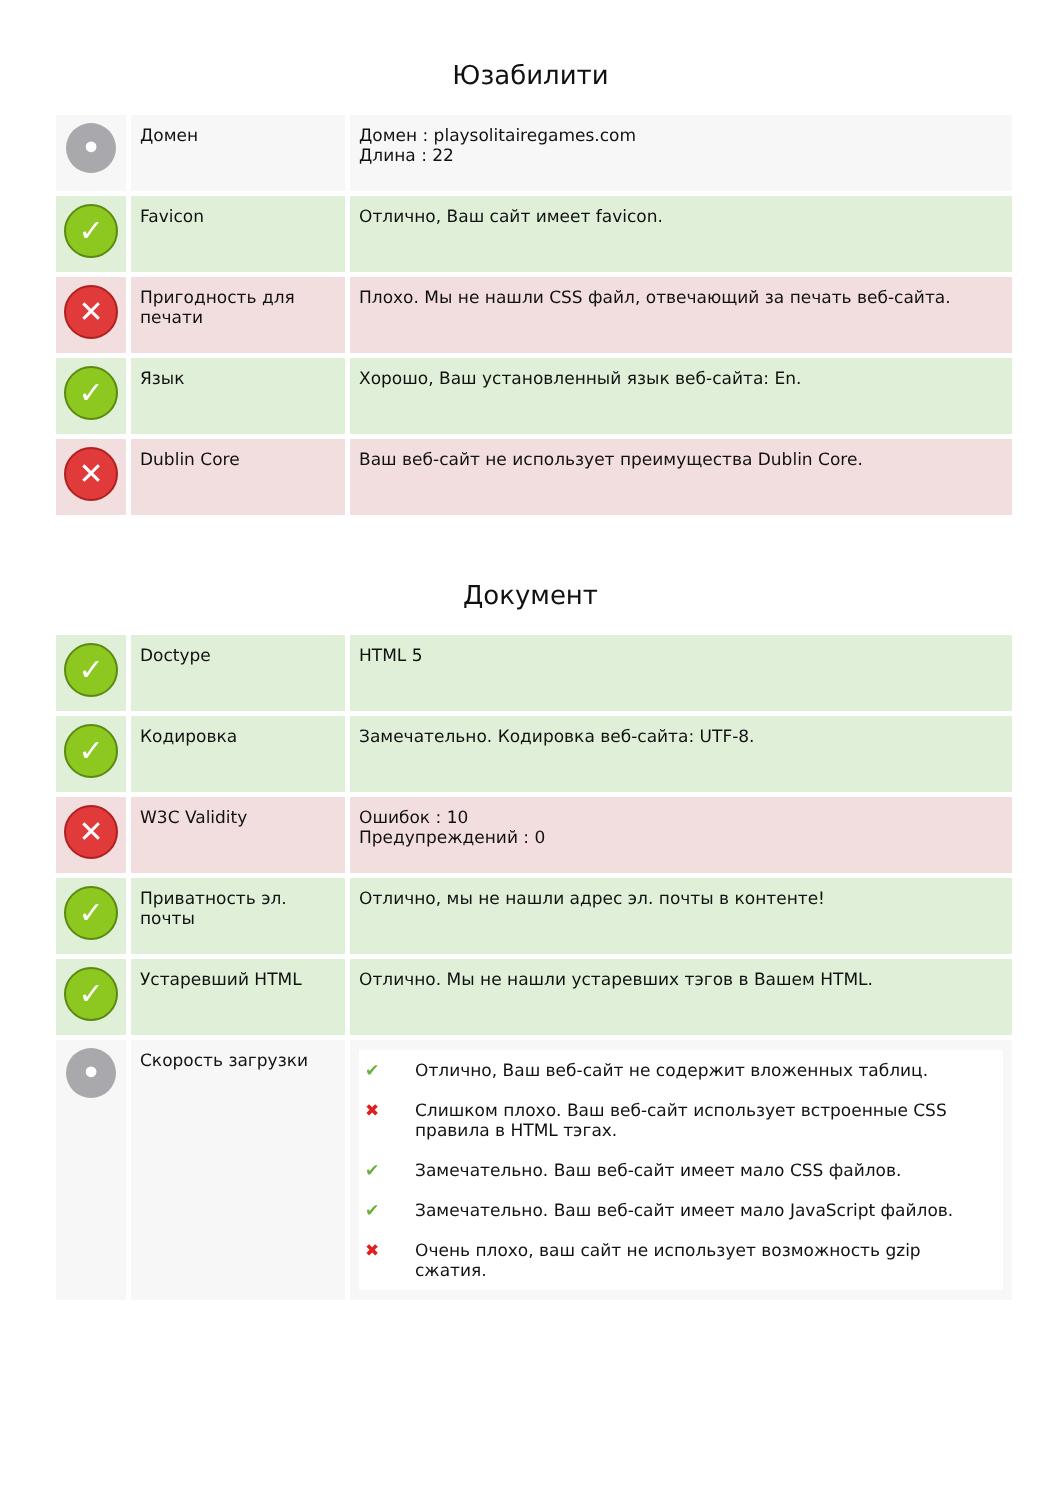Юзабилити
| • | Домен | Домен : playsolitairegames.com Длина : 22 |
| ✓ | Favicon | Отлично, Ваш сайт имеет favicon. |
| ✕ | Пригодность для печати | Плохо. Мы не нашли CSS файл, отвечающий за печать веб-сайта. |
| ✓ | Язык | Хорошо, Ваш установленный язык веб-сайта: En. |
| ✕ | Dublin Core | Ваш веб-сайт не использует преимущества Dublin Core. |
Документ
| ✓ | Doctype | HTML 5 |
| ✓ | Кодировка | Замечательно. Кодировка веб-сайта: UTF-8. |
| ✕ | W3C Validity | Ошибок : 10 Предупреждений : 0 |
| ✓ | Приватность эл. почты | Отлично, мы не нашли адрес эл. почты в контенте! |
| ✓ | Устаревший HTML | Отлично. Мы не нашли устаревших тэгов в Вашем HTML. |
| • | Скорость загрузки | ✔ Отлично, Ваш веб-сайт не содержит вложенных таблиц. ✖ Слишком плохо. Ваш веб-сайт использует встроенные CSS правила в HTML тэгах. ✔ Замечательно. Ваш веб-сайт имеет мало CSS файлов. ✔ Замечательно. Ваш веб-сайт имеет мало JavaScript файлов. ✖ Очень плохо, ваш сайт не использует возможность gzip сжатия. |